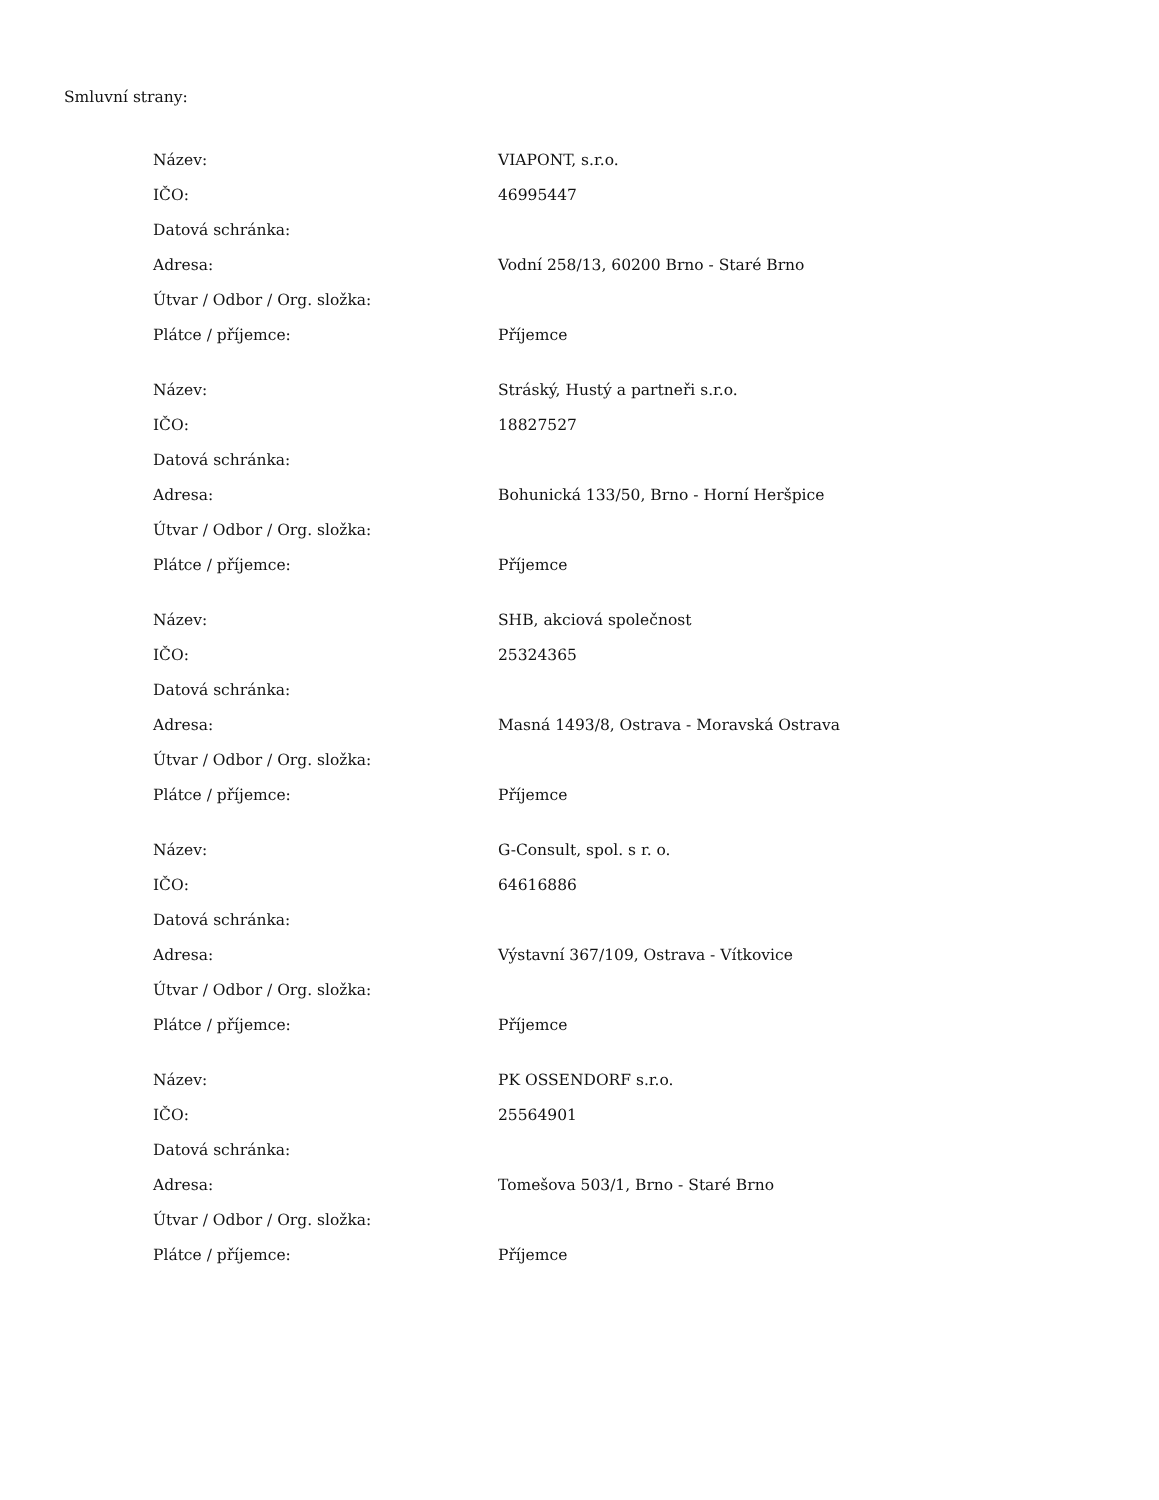Smluvní strany:
| Název: | VIAPONT, s.r.o. |
| IČO: | 46995447 |
| Datová schránka: | |
| Adresa: | Vodní 258/13, 60200 Brno - Staré Brno |
| Útvar / Odbor / Org. složka: | |
| Plátce / příjemce: | Příjemce |
| Název: | Stráský, Hustý a partneři s.r.o. |
| IČO: | 18827527 |
| Datová schránka: | |
| Adresa: | Bohunická 133/50, Brno - Horní Heršpice |
| Útvar / Odbor / Org. složka: | |
| Plátce / příjemce: | Příjemce |
| Název: | SHB, akciová společnost |
| IČO: | 25324365 |
| Datová schránka: | |
| Adresa: | Masná 1493/8, Ostrava - Moravská Ostrava |
| Útvar / Odbor / Org. složka: | |
| Plátce / příjemce: | Příjemce |
| Název: | G-Consult, spol. s r. o. |
| IČO: | 64616886 |
| Datová schránka: | |
| Adresa: | Výstavní 367/109, Ostrava - Vítkovice |
| Útvar / Odbor / Org. složka: | |
| Plátce / příjemce: | Příjemce |
| Název: | PK OSSENDORF s.r.o. |
| IČO: | 25564901 |
| Datová schránka: | |
| Adresa: | Tomešova 503/1, Brno - Staré Brno |
| Útvar / Odbor / Org. složka: | |
| Plátce / příjemce: | Příjemce |